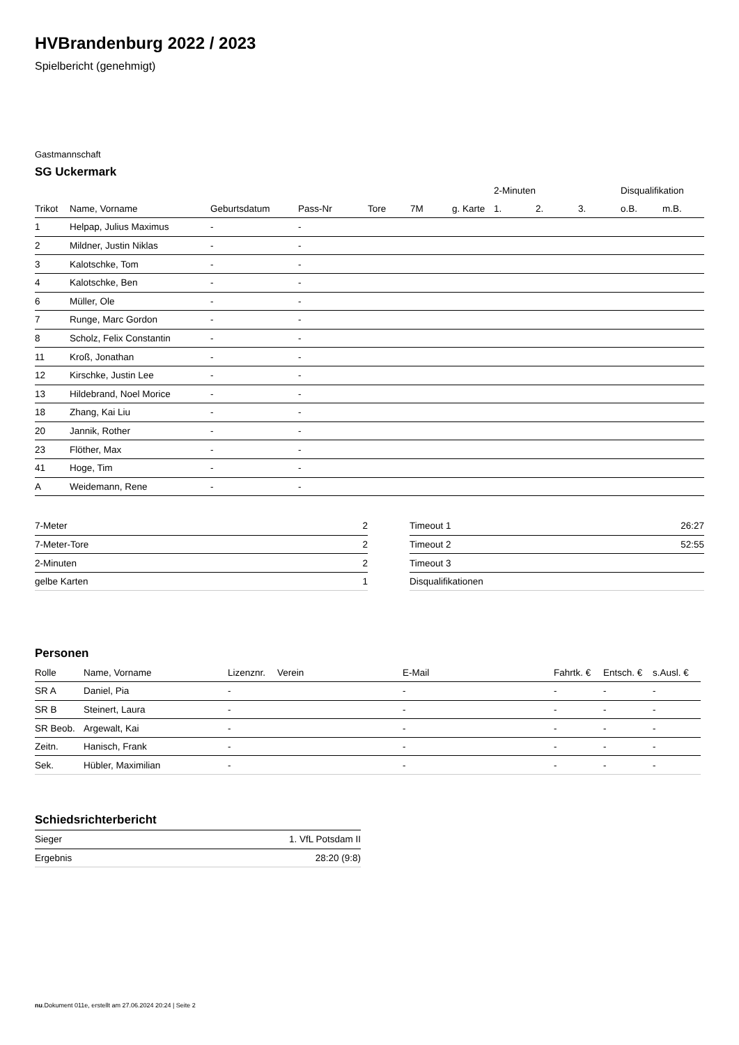HVBrandenburg 2022 / 2023
Spielbericht (genehmigt)
Gastmannschaft
SG Uckermark
| | | | | | | | 2-Minuten | | | Disqualifikation | |
| --- | --- | --- | --- | --- | --- | --- | --- | --- | --- | --- | --- |
| Trikot | Name, Vorname | Geburtsdatum | Pass-Nr | Tore | 7M | g. Karte | 1. | 2. | 3. | o.B. | m.B. |
| 1 | Helpap, Julius Maximus | - | - | | | | | | | | |
| 2 | Mildner, Justin Niklas | - | - | | | | | | | | |
| 3 | Kalotschke, Tom | - | - | | | | | | | | |
| 4 | Kalotschke, Ben | - | - | | | | | | | | |
| 6 | Müller, Ole | - | - | | | | | | | | |
| 7 | Runge, Marc Gordon | - | - | | | | | | | | |
| 8 | Scholz, Felix Constantin | - | - | | | | | | | | |
| 11 | Kroß, Jonathan | - | - | | | | | | | | |
| 12 | Kirschke, Justin Lee | - | - | | | | | | | | |
| 13 | Hildebrand, Noel Morice | - | - | | | | | | | | |
| 18 | Zhang, Kai Liu | - | - | | | | | | | | |
| 20 | Jannik, Rother | - | - | | | | | | | | |
| 23 | Flöther, Max | - | - | | | | | | | | |
| 41 | Hoge, Tim | - | - | | | | | | | | |
| A | Weidemann, Rene | - | - | | | | | | | | |
| 7-Meter | 2 |
| 7-Meter-Tore | 2 |
| 2-Minuten | 2 |
| gelbe Karten | 1 |
| Timeout 1 | 26:27 |
| Timeout 2 | 52:55 |
| Timeout 3 | |
| Disqualifikationen | |
Personen
| Rolle | Name, Vorname | Lizenznr. | Verein | E-Mail | Fahrtk. € | Entsch. € | s.Ausl. € |
| --- | --- | --- | --- | --- | --- | --- | --- |
| SR A | Daniel, Pia | - | | - | - | - | - |
| SR B | Steinert, Laura | - | | - | - | - | - |
| SR Beob. | Argewalt, Kai | - | | - | - | - | - |
| Zeitn. | Hanisch, Frank | - | | - | - | - | - |
| Sek. | Hübler, Maximilian | - | | - | - | - | - |
Schiedsrichterbericht
| Sieger | 1. VfL Potsdam II |
| Ergebnis | 28:20 (9:8) |
nu.Dokument 011e, erstellt am 27.06.2024 20:24 | Seite 2